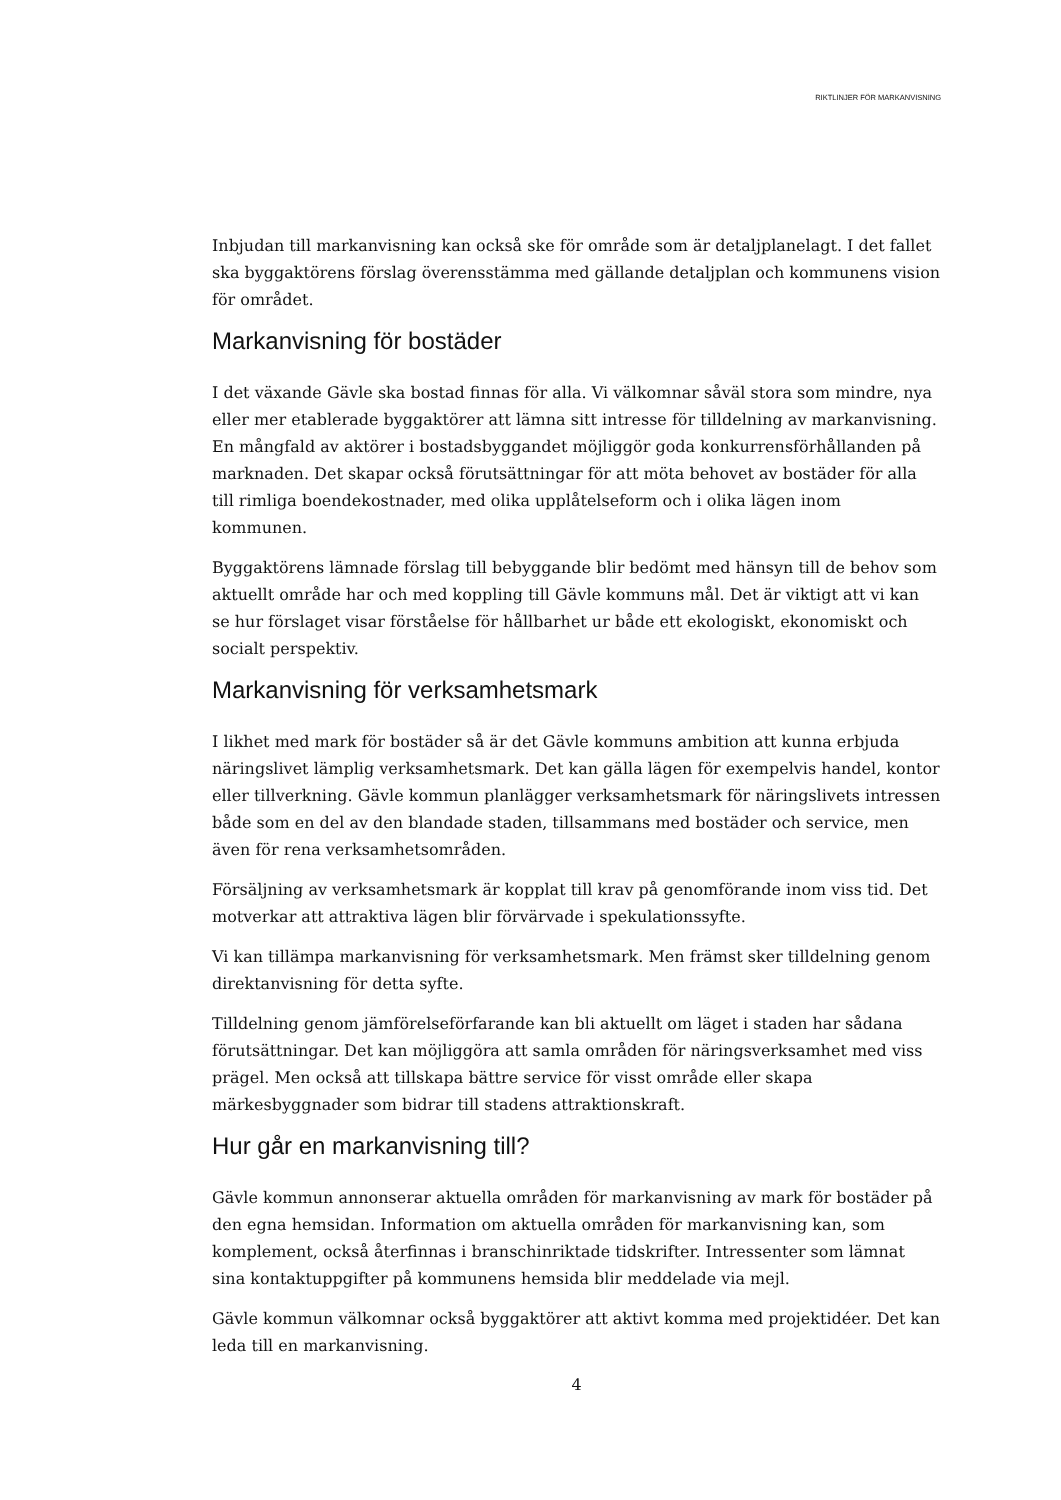RIKTLINJER FÖR MARKANVISNING
Inbjudan till markanvisning kan också ske för område som är detaljplanelagt. I det fallet ska byggaktörens förslag överensstämma med gällande detaljplan och kommunens vision för området.
Markanvisning för bostäder
I det växande Gävle ska bostad finnas för alla. Vi välkomnar såväl stora som mindre, nya eller mer etablerade byggaktörer att lämna sitt intresse för tilldelning av markanvisning. En mångfald av aktörer i bostadsbyggandet möjliggör goda konkurrensförhållanden på marknaden. Det skapar också förutsättningar för att möta behovet av bostäder för alla till rimliga boendekostnader, med olika upplåtelseform och i olika lägen inom kommunen.
Byggaktörens lämnade förslag till bebyggande blir bedömt med hänsyn till de behov som aktuellt område har och med koppling till Gävle kommuns mål. Det är viktigt att vi kan se hur förslaget visar förståelse för hållbarhet ur både ett ekologiskt, ekonomiskt och socialt perspektiv.
Markanvisning för verksamhetsmark
I likhet med mark för bostäder så är det Gävle kommuns ambition att kunna erbjuda näringslivet lämplig verksamhetsmark. Det kan gälla lägen för exempelvis handel, kontor eller tillverkning. Gävle kommun planlägger verksamhetsmark för näringslivets intressen både som en del av den blandade staden, tillsammans med bostäder och service, men även för rena verksamhetsområden.
Försäljning av verksamhetsmark är kopplat till krav på genomförande inom viss tid. Det motverkar att attraktiva lägen blir förvärvade i spekulationssyfte.
Vi kan tillämpa markanvisning för verksamhetsmark. Men främst sker tilldelning genom direktanvisning för detta syfte.
Tilldelning genom jämförelseförfarande kan bli aktuellt om läget i staden har sådana förutsättningar. Det kan möjliggöra att samla områden för näringsverksamhet med viss prägel. Men också att tillskapa bättre service för visst område eller skapa märkesbyggnader som bidrar till stadens attraktionskraft.
Hur går en markanvisning till?
Gävle kommun annonserar aktuella områden för markanvisning av mark för bostäder på den egna hemsidan. Information om aktuella områden för markanvisning kan, som komplement, också återfinnas i branschinriktade tidskrifter. Intressenter som lämnat sina kontaktuppgifter på kommunens hemsida blir meddelade via mejl.
Gävle kommun välkomnar också byggaktörer att aktivt komma med projektidéer. Det kan leda till en markanvisning.
4